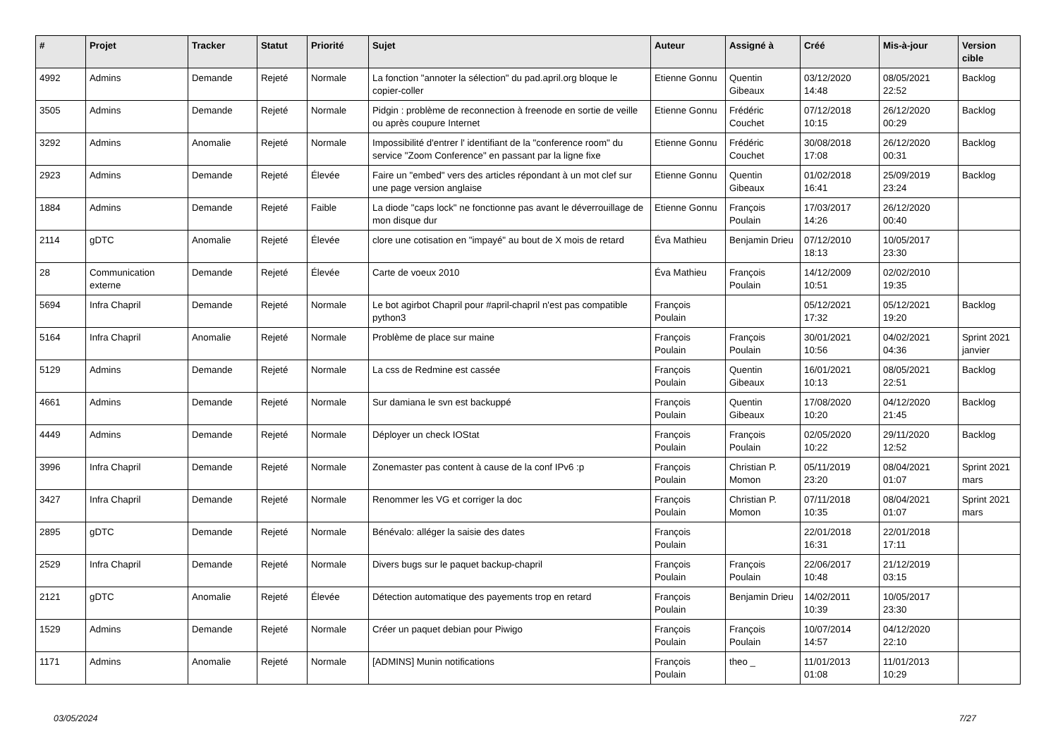| # | Projet | Tracker | Statut | Priorité | Sujet | Auteur | Assigné à | Créé | Mis-à-jour | Version cible |
| --- | --- | --- | --- | --- | --- | --- | --- | --- | --- | --- |
| 4992 | Admins | Demande | Rejeté | Normale | La fonction "annoter la sélection" du pad.april.org bloque le copier-coller | Etienne Gonnu | Quentin Gibeaux | 03/12/2020 14:48 | 08/05/2021 22:52 | Backlog |
| 3505 | Admins | Demande | Rejeté | Normale | Pidgin : problème de reconnection à freenode en sortie de veille ou après coupure Internet | Etienne Gonnu | Frédéric Couchet | 07/12/2018 10:15 | 26/12/2020 00:29 | Backlog |
| 3292 | Admins | Anomalie | Rejeté | Normale | Impossibilité d'entrer l' identifiant de la "conference room" du service "Zoom Conference" en passant par la ligne fixe | Etienne Gonnu | Frédéric Couchet | 30/08/2018 17:08 | 26/12/2020 00:31 | Backlog |
| 2923 | Admins | Demande | Rejeté | Élevée | Faire un "embed" vers des articles répondant à un mot clef sur une page version anglaise | Etienne Gonnu | Quentin Gibeaux | 01/02/2018 16:41 | 25/09/2019 23:24 | Backlog |
| 1884 | Admins | Demande | Rejeté | Faible | La diode "caps lock" ne fonctionne pas avant le déverrouillage de mon disque dur | Etienne Gonnu | François Poulain | 17/03/2017 14:26 | 26/12/2020 00:40 | |
| 2114 | gDTC | Anomalie | Rejeté | Élevée | clore une cotisation en "impayé" au bout de X mois de retard | Éva Mathieu | Benjamin Drieu | 07/12/2010 18:13 | 10/05/2017 23:30 | |
| 28 | Communication externe | Demande | Rejeté | Élevée | Carte de voeux 2010 | Éva Mathieu | François Poulain | 14/12/2009 10:51 | 02/02/2010 19:35 | |
| 5694 | Infra Chapril | Demande | Rejeté | Normale | Le bot agirbot Chapril pour #april-chapril n'est pas compatible python3 | François Poulain | | 05/12/2021 17:32 | 05/12/2021 19:20 | Backlog |
| 5164 | Infra Chapril | Anomalie | Rejeté | Normale | Problème de place sur maine | François Poulain | François Poulain | 30/01/2021 10:56 | 04/02/2021 04:36 | Sprint 2021 janvier |
| 5129 | Admins | Demande | Rejeté | Normale | La css de Redmine est cassée | François Poulain | Quentin Gibeaux | 16/01/2021 10:13 | 08/05/2021 22:51 | Backlog |
| 4661 | Admins | Demande | Rejeté | Normale | Sur damiana le svn est backuppé | François Poulain | Quentin Gibeaux | 17/08/2020 10:20 | 04/12/2020 21:45 | Backlog |
| 4449 | Admins | Demande | Rejeté | Normale | Déployer un check IOStat | François Poulain | François Poulain | 02/05/2020 10:22 | 29/11/2020 12:52 | Backlog |
| 3996 | Infra Chapril | Demande | Rejeté | Normale | Zonemaster pas content à cause de la conf IPv6 :p | François Poulain | Christian P. Momon | 05/11/2019 23:20 | 08/04/2021 01:07 | Sprint 2021 mars |
| 3427 | Infra Chapril | Demande | Rejeté | Normale | Renommer les VG et corriger la doc | François Poulain | Christian P. Momon | 07/11/2018 10:35 | 08/04/2021 01:07 | Sprint 2021 mars |
| 2895 | gDTC | Demande | Rejeté | Normale | Bénévalo: alléger la saisie des dates | François Poulain | | 22/01/2018 16:31 | 22/01/2018 17:11 | |
| 2529 | Infra Chapril | Demande | Rejeté | Normale | Divers bugs sur le paquet backup-chapril | François Poulain | François Poulain | 22/06/2017 10:48 | 21/12/2019 03:15 | |
| 2121 | gDTC | Anomalie | Rejeté | Élevée | Détection automatique des payements trop en retard | François Poulain | Benjamin Drieu | 14/02/2011 10:39 | 10/05/2017 23:30 | |
| 1529 | Admins | Demande | Rejeté | Normale | Créer un paquet debian pour Piwigo | François Poulain | François Poulain | 10/07/2014 14:57 | 04/12/2020 22:10 | |
| 1171 | Admins | Anomalie | Rejeté | Normale | [ADMINS] Munin notifications | François Poulain | theo _ | 11/01/2013 01:08 | 11/01/2013 10:29 | |
03/05/2024 7/27